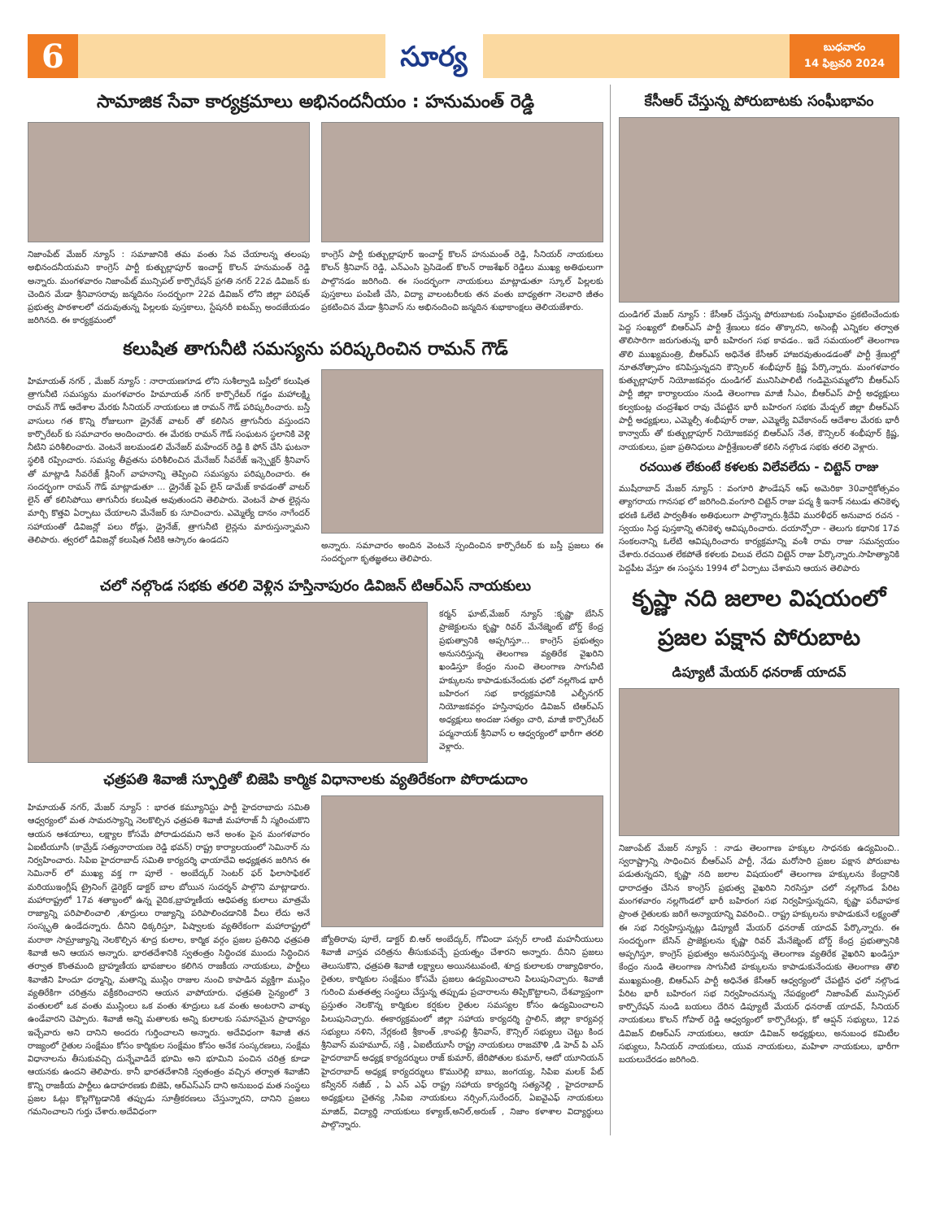6
సూర్య
బుధవారం
14 ఫిబ్రవరి 2024
సామాజిక సేవా కార్యక్రమాలు అభినందనీయం : హనుమంత్ రెడ్డి
నిజాంపేట్ మేజర్ న్యూస్ : సమాజానికి తమ వంతు సేవ చేయాలన్న తలంపు అభినందనీయమని కాంగ్రెస్ పార్టీ కుత్బుల్లాపూర్ ఇంచార్జ్ కొలన్ హనుమంత్ రెడ్డి అన్నారు. మంగళవారం నిజాంపేట్ మున్సిపల్ కార్పొరేషన్ ప్రగతి నగర్ 22వ డివిజన్ కు చెందిన మేడా శ్రీనివాసరావు జన్మదినం సందర్భంగా 22వ డివిజన్ లోని జిల్లా పరిషత్ ప్రభుత్వ పాఠశాలలో చదువుతున్న పిల్లలకు పుస్తకాలు, స్టేషనరీ ఐటమ్స్ అందజేయడం జరిగినది. ఈ కార్యక్రమంలో
కాంగ్రెస్ పార్టీ కుత్బుల్లాపూర్ ఇంచార్జ్ కొలన్ హనుమంత్ రెడ్డి, సీనియర్ నాయకులు కొలన్ శ్రీనివాస్ రెడ్డి, ఎన్ఎంసి ప్రెసిడెంట్ కొలన్ రాజశేఖర్ రెడ్డిలు ముఖ్య అతిథులుగా పాల్గొనడం జరిగింది. ఈ సందర్భంగా నాయకులు మాట్లాడుతూ స్కూల్ పిల్లలకు పుస్తకాలు పంపిణీ చేసి, విద్యా వాలంటరీలకు తన వంతు బాధ్యతగా నెలవారి జీతం ప్రకటించిన మేడా శ్రీనివాస్ ను అభినందించి జన్మదిన శుభాకాంక్షలు తెలియజేశారు.
కలుషిత తాగునీటి సమస్యను పరిష్కరించిన రామన్ గౌడ్
హిమాయత్ నగర్ , మేజర్ న్యూస్ : నారాయణగూడ లోని సుశీల్వాడి బస్తీలో కలుషిత త్రాగునీటి సమస్యను మంగళవారం హిమాయత్ నగర్ కార్పొరేటర్ గడ్డం మహాలక్ష్మి రామన్ గౌడ్ ఆదేశాల మేరకు సీనియర్ నాయకులు జి రామన్ గౌడ్ పరిష్కరించారు. బస్తీ వాసులు గత కొన్ని రోజులుగా డ్రైనేజ్ వాటర్ తో కలిసిన త్రాగునీరు వస్తుందని కార్పొరేటర్ కు సమాచారం అందించారు. ఈ మేరకు రామన్ గౌడ్ సంఘటన స్థలానికి వెళ్లి నీటిని పరిశీలించారు. వెంటనే జలమండలి మేనేజర్ మహేందర్ రెడ్డి కి ఫోన్ చేసి ఘటనా స్థలికి రప్పించారు. సమస్య తీవ్రతను పరిశీలించిన మేనేజర్ సీవరేజ్ ఇన్స్పెక్టర్ శ్రీనివాస్ తో మాట్లాడి సీవరేజ్ క్లీనింగ్ వాహనాన్ని తెప్పించి సమస్యను పరిష్కరించారు. ఈ సందర్భంగా రామన్ గౌడ్ మాట్లాడుతూ ... డ్రైనేజ్ పైప్ లైన్ డామేజ్ కావడంతో వాటర్ లైన్ తో కలిసిపోయి తాగునీరు కలుషిత అవుతుందని తెలిపారు. వెంటనే పాత లైన్లను మార్చి కొత్తవి ఏర్పాటు చేయాలని మేనేజర్ కు సూచించారు. ఎమ్మెల్యే దానం నాగేందర్ సహాయంతో డివిజన్లో పలు రోడ్లు, డ్రైనేజ్, త్రాగునీటి లైన్లను మారుస్తున్నామని తెలిపారు. త్వరలో డివిజన్లో కలుషిత నీటికి ఆస్కారం ఉండదని
అన్నారు. సమాచారం అందిన వెంటనే స్పందించిన కార్పొరేటర్ కు బస్తీ ప్రజలు ఈ సందర్భంగా కృతజ్ఞతలు తెలిపారు.
చలో నల్గొండ సభకు తరలి వెళ్లిన హస్తినాపురం డివిజన్ టిఆర్ఎస్ నాయకులు
కర్మన్ ఘాట్,మేజర్ న్యూస్ :కృష్ణా బేసిన్ ప్రాజెక్టులను కృష్ణా రివర్ మేనేజ్మెంట్ బోర్డ్ కేంద్ర ప్రభుత్వానికి అప్పగిస్తూ... కాంగ్రెస్ ప్రభుత్వం అనుసరిస్తున్న తెలంగాణ వ్యతిరేక వైఖరిని ఖండిస్తూ కేంద్రం నుంచి తెలంగాణ సాగునీటి హక్కులను కాపాడుకునేందుకు ఛలో నల్లగొండ భారీ బహిరంగ సభ కార్యక్రమానికి ఎల్బీనగర్ నియోజకవర్గం హస్తినాపురం డివిజన్ టిఆర్ఎస్ అధ్యక్షులు అందజు సత్యం చారి, మాజీ కార్పొరేటర్ పద్మనాయక్ శ్రీనివాస్ ల ఆధ్వర్యంలో భారీగా తరలి వెళ్లారు.
ఛత్రపతి శివాజీ స్ఫూర్తితో బిజెపి కార్మిక విధానాలకు వ్యతిరేకంగా పోరాడుదాం
హిమాయత్ నగర్, మేజర్ న్యూస్ : భారత కమ్యూనిస్టు పార్టీ హైదరాబాదు సమితి ఆధ్వర్యంలో మత సామరస్యాన్ని నెలకొల్పిన ఛత్రపతి శివాజీ మహారాజ్ నీ స్మరించుకొని ఆయన ఆశయాలు, లక్ష్యాల కోసమే పోరాడుదమని అనే అంశం పైన మంగళవారం ఏఐటీయూసీ (కామ్రేడ్ సత్యనారాయణ రెడ్డి భవన్) రాష్ట్ర కార్యాలయంలో సెమినార్ ను నిర్వహించారు. సిపిఐ హైదరాబాద్ సమితి కార్యదర్శి ఛాయాదేవి అధ్యక్షతన జరిగిన ఈ సెమినార్ లో ముఖ్య వక్త గా పూలే - అంబేద్కర్ సెంటర్ ఫర్ ఫిలాసాఫికల్ మరియుఇంగ్లీష్ ట్రైనింగ్ డైరెక్టర్ డాక్టర్ బాల బోయిన సుదర్శన్ పాల్గొని మాట్లాడారు. మహారాష్ట్రలో 17వ శతాబ్దంలో ఉన్న వైదిక,బ్రాహ్మణీయ ఆధిపత్య కులాలు మాత్రమే రాజ్యాన్ని పరిపాలించాలి ,శూద్రులు రాజ్యాన్ని పరిపాలించడానికి వీలు లేదు అనే సంస్కృతి ఉండేదన్నారు. దీనిని ధిక్కరిస్తూ, పిష్వాలకు వ్యతిరేకంగా మహారాష్ట్రలో మరాఠా సామ్రాజ్యాన్ని నెలకొల్పిన శూద్ర కులాల, కార్మిక వర్గం ప్రజల ప్రతినిధి ఛత్రపతి శివాజీ అని ఆయన అన్నారు. భారతదేశానికి స్వతంత్రం సిద్ధించక ముందు సిద్ధించిన తర్వాత కొంతమంది బ్రాహ్మణీయ భావజాలం కలిగిన రాజకీయ నాయకులు, పార్టీలు శివాజీని హిందూ ధర్మాన్ని, మతాన్ని ముస్లిం రాజుల నుంచి కాపాడిన వ్యక్తిగా ముస్లిం వ్యతిరేకిగా చరిత్రను వక్రీకరించారని ఆయన వాపోయారు. ఛత్రపతి సైన్యంలో 3 వంతులలో ఒక వంతు ముస్లింలు ఒక వంతు శూద్రులు ఒక వంతు అంటరాని వాళ్ళు ఉండేవారని చెప్పారు. శివాజీ అన్ని మతాలకు అన్ని కులాలకు సమానమైన ప్రాధాన్యం ఇచ్చేవారు అని దానిని అందరు గుర్తించాలని అన్నారు. అదేవిధంగా శివాజీ తన రాజ్యంలో రైతుల సంక్షేమం కోసం కార్మికుల సంక్షేమం కోసం అనేక సంస్కరణలు, సంక్షేమ విధానాలను తీసుకువచ్చి దున్నేవాడిదే భూమి అని భూమిని పంచిన చరిత్ర కూడా ఆయనకు ఉందని తెలిపారు. కానీ భారతదేశానికి స్వతంత్రం వచ్చిన తర్వాత శివాజీని కొన్ని రాజకీయ పార్టీలు ఉదాహరణకు బిజెపి, ఆర్ఎస్ఎస్ దాని అనుబంధ మత సంస్థలు ప్రజల ఓట్లు కొల్లగొట్టడానికి తప్పుడు సూత్రీకరణలు చేస్తున్నారని, దానిని ప్రజలు గమనించాలని గుర్తు చేశారు.అదేవిధంగా
జ్యోతిరావు పూలే, డాక్టర్ బి.ఆర్ అంబేద్కర్, గోవిందా పన్సర్ లాంటి మహనీయులు శివాజీ వాస్తవ చరిత్రను తీసుకువచ్చే ప్రయత్నం చేశారని అన్నారు. దీనిని ప్రజలు తెలుసుకొని, ఛత్రపతి శివాజీ లక్ష్యాలు అయినటువంటి, శూద్ర కులాలకు రాజ్యాధికారం, రైతుల, కార్మికుల సంక్షేమం కోసమే ప్రజలు ఉద్యమించాలని పిలుపునిచ్చారు. శివాజీ గురించి మతతత్వ సంస్థలు చేస్తున్న తప్పుడు ప్రచారాలను తిప్పికొట్టాలని, దేశవ్యాప్తంగా ప్రస్తుతం నెలకొన్న కార్మికుల కర్షకుల రైతుల సమస్యల కోసం ఉద్యమించాలని పిలుపునిచ్చారు. ఈకార్యక్రమంలో జిల్లా సహాయ కార్యదర్శి స్టాలిన్, జిల్లా కార్యవర్గ సభ్యులు నళిని, నేర్లకంటి శ్రీకాంత్ ,కాంపల్లి శ్రీనివాస్, కౌన్సిల్ సభ్యులు చెట్టు కింద శ్రీనివాస్ మహమూద్, సక్రి , ఏఐటీయూసీ రాష్ట్ర నాయకులు రాజమౌళి ,డి హెచ్ పి ఎస్ హైదరాబాద్ అధ్యక్ష కార్యదర్శులు రాజ్ కుమార్, జేరిపోతుల కుమార్, ఆటో యూనియన్ హైదరాబాద్ అధ్యక్ష కార్యదర్శులు కొమురెల్లి బాబు, జంగయ్య, సిపిఐ మలక్ పేట్ కన్వీనర్ నజీబ్ , ఏ ఎస్ ఎఫ్ రాష్ట్ర సహాయ కార్యదర్శి సత్యనెల్లి , హైదరాబాద్ అధ్యక్షులు చైతన్య ,సిపిఐ నాయకులు నర్సింగ్,సురేందర్, ఏఐవైఎఫ్ నాయకులు మాజిద్, విద్యార్థి నాయకులు కళ్యాణ్,అనిల్,అరుణ్ , నిజాం కళాశాల విద్యార్థులు పాల్గొన్నారు.
కేసీఆర్ చేస్తున్న పోరుబాటకు సంఘీభావం
దుండిగల్ మేజర్ న్యూస్ : కేసీఆర్ చేస్తున్న పోరుబాటకు సంఘీభావం ప్రకటించేందుకు పెద్ద సంఖ్యలో బిఆర్ఎస్ పార్టీ శ్రేణులు కదం తొక్కారని, అసెంబ్లీ ఎన్నికల తర్వాత తొలిసారిగా జరుగుతున్న భారీ బహిరంగ సభ కావడం.. ఇదే సమయంలో తెలంగాణ తొలి ముఖ్యమంత్రి, బీఆర్ఎస్ అధినేత కేసీఆర్ హాజరవుతుండడంతో పార్టీ శ్రేణుల్లో నూతనోత్సాహం కనిపిస్తున్నదని కౌన్సిలర్ శంభీపూర్ క్రిష్ణ పేర్కొన్నారు. మంగళవారం కుత్బుల్లాపూర్ నియోజకవర్గం దుండిగల్ మునిసిపాలిటీ గండిమైసమ్మలోని బీఆర్ఎస్ పార్టీ జిల్లా కార్యాలయం నుండి తెలంగాణ మాజీ సీఎం, బీఆర్ఎస్ పార్టీ అధ్యక్షులు కల్వకుంట్ల చంద్రశేఖర రావు చేపట్టిన భారీ బహిరంగ సభకు మేడ్చల్ జిల్లా బీఆర్ఎస్ పార్టీ అధ్యక్షులు, ఎమ్మెల్సీ శంభీపూర్ రాజు, ఎమ్మెల్యే వివేకానంద్ ఆదేశాల మేరకు భారీ కాన్వాయ్ తో కుత్బుల్లాపూర్ నియోజకవర్గ బిఆర్ఎస్ నేత, కౌన్సిలర్ శంభీపూర్ క్రిష్ణ, నాయకులు, ప్రజా ప్రతినిధులు పార్టీశ్రేణులతో కలిసి నల్గొండ సభకు తరలి వెళ్లారు.
రచయిత లేకుంటే కళలకు విలేవలేదు - చిట్టెన్ రాజు
ముషీరాబాద్ మేజర్ న్యూస్ : వంగూరి ఫౌండేషన్ ఆఫ్ అమెరికా 30వార్షికోత్సవం త్యాగరాయ గానసభ లో జరిగింది.వంగూరి చిట్టెన్ రాజు పద్మ శ్రీ ఇనాక్ నటుడు తనికెళ్ళ భరణి ఓలేటి పార్వతీశం అతిథులుగా పాల్గొన్నారు.శ్రీదేవి మురళీధర్ అనువాద రచన - స్వయం సిద్ధ పుస్తకాన్ని తనికెళ్ళ ఆవిష్కరించారు. దయాన్పోరా - తెలుగు కథానిక 17వ సంకలనాన్ని ఓలేటి ఆవిష్కరించారు కార్యక్రమాన్ని వంశీ రామ రాజు సమన్వయం చేశారు.రచయిత లేకపోతే కళలకు విలువ లేదని చిట్టెన్ రాజు పేర్కొన్నారు.సాహిత్యానికి పెద్దపీట వేస్తూ ఈ సంస్థను 1994 లో ఏర్పాటు చేశామని ఆయన తెలిపారు
కృష్ణా నది జలాల విషయంలో
ప్రజల పక్షాన పోరుబాట
డిప్యూటీ మేయర్ ధనరాజ్ యాదవ్
నిజాంపేట్ మేజర్ న్యూస్ : నాడు తెలంగాణ హక్కుల సాధనకు ఉద్యమించి.. స్వరాష్ట్రాన్ని సాధించిన బీఆర్ఎస్ పార్టీ, నేడు మరోసారి ప్రజల పక్షాన పోరుబాట పడుతున్నదని, కృష్ణా నది జలాల విషయంలో తెలంగాణ హక్కులను కేంద్రానికి ధారాదత్తం చేసిన కాంగ్రెస్ ప్రభుత్వ వైఖరిని నిరసిస్తూ చలో నల్లగొండ పేరిట మంగళవారం నల్లగొండలో భారీ బహిరంగ సభ నిర్వహిస్తున్నదని, కృష్ణా పరీవాహక ప్రాంత రైతులకు జరిగే అన్యాయాన్ని వివరించి.. రాష్ట్ర హక్కులను కాపాడుకునే లక్ష్యంతో ఈ సభ నిర్వహిస్తున్నట్లు డిప్యూటీ మేయర్ ధనరాజ్ యాదవ్ పేర్కొన్నారు. ఈ సందర్భంగా బేసిన్ ప్రాజెక్టులను కృష్ణా రివర్ మేనేజ్మెంట్ బోర్డ్ కేంద్ర ప్రభుత్వానికి అప్పగిస్తూ, కాంగ్రెస్ ప్రభుత్వం అనుసరిస్తున్న తెలంగాణ వ్యతిరేక వైఖరిని ఖండిస్తూ కేంద్రం నుండి తెలంగాణ సాగునీటి హక్కులను కాపాడుకునేందుకు తెలంగాణ తొలి ముఖ్యమంత్రి, బిఆర్ఎస్ పార్టీ అధినేత కేసీఆర్ ఆధ్వర్యంలో చేపట్టిన ఛలో నల్గొండ పేరిట భారీ బహిరంగ సభ నిర్వహించనున్న నేపథ్యంలో నిజాంపేట్ మున్సిపల్ కార్పొరేషన్ నుండి బయలు దేరిన డిప్యూటీ మేయర్ ధనరాజ్ యాదవ్, సీనియర్ నాయకులు కొలన్ గోపాల్ రెడ్డి ఆధ్వర్యంలో కార్పొరేటర్లు, కో ఆప్షన్ సభ్యులు, 12వ డివిజన్ బిఆర్ఎస్ నాయకులు, ఆయా డివిజన్ అధ్యక్షులు, అనుబంధ కమిటీల సభ్యులు, సీనియర్ నాయకులు, యువ నాయకులు, మహిళా నాయకులు, భారీగా బయలుదేరడం జరిగింది.